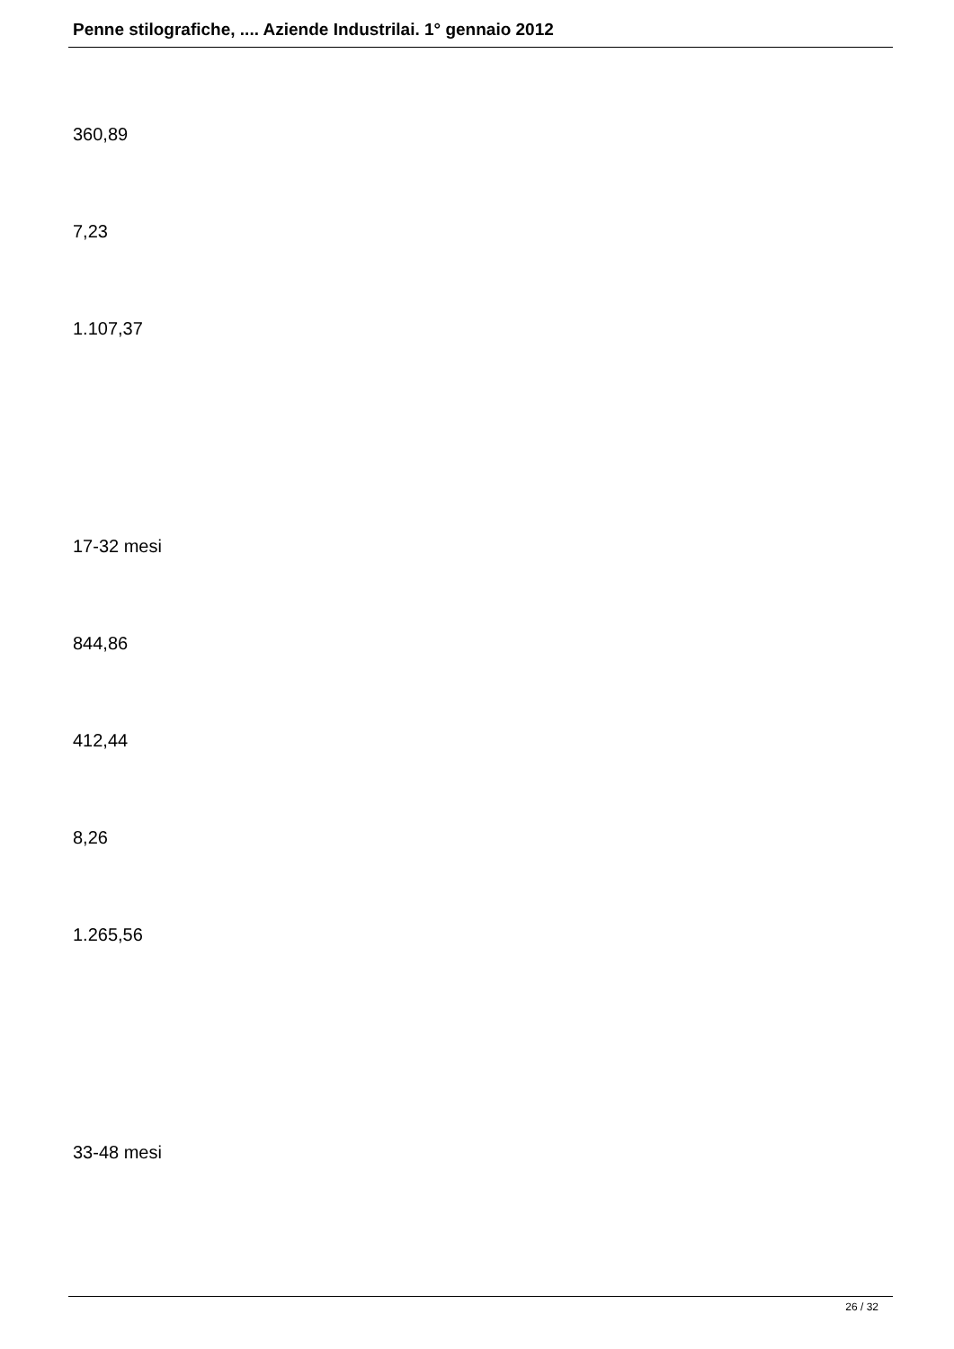Penne stilografiche, .... Aziende Industrilai. 1° gennaio 2012
360,89
7,23
1.107,37
17-32 mesi
844,86
412,44
8,26
1.265,56
33-48 mesi
26 / 32